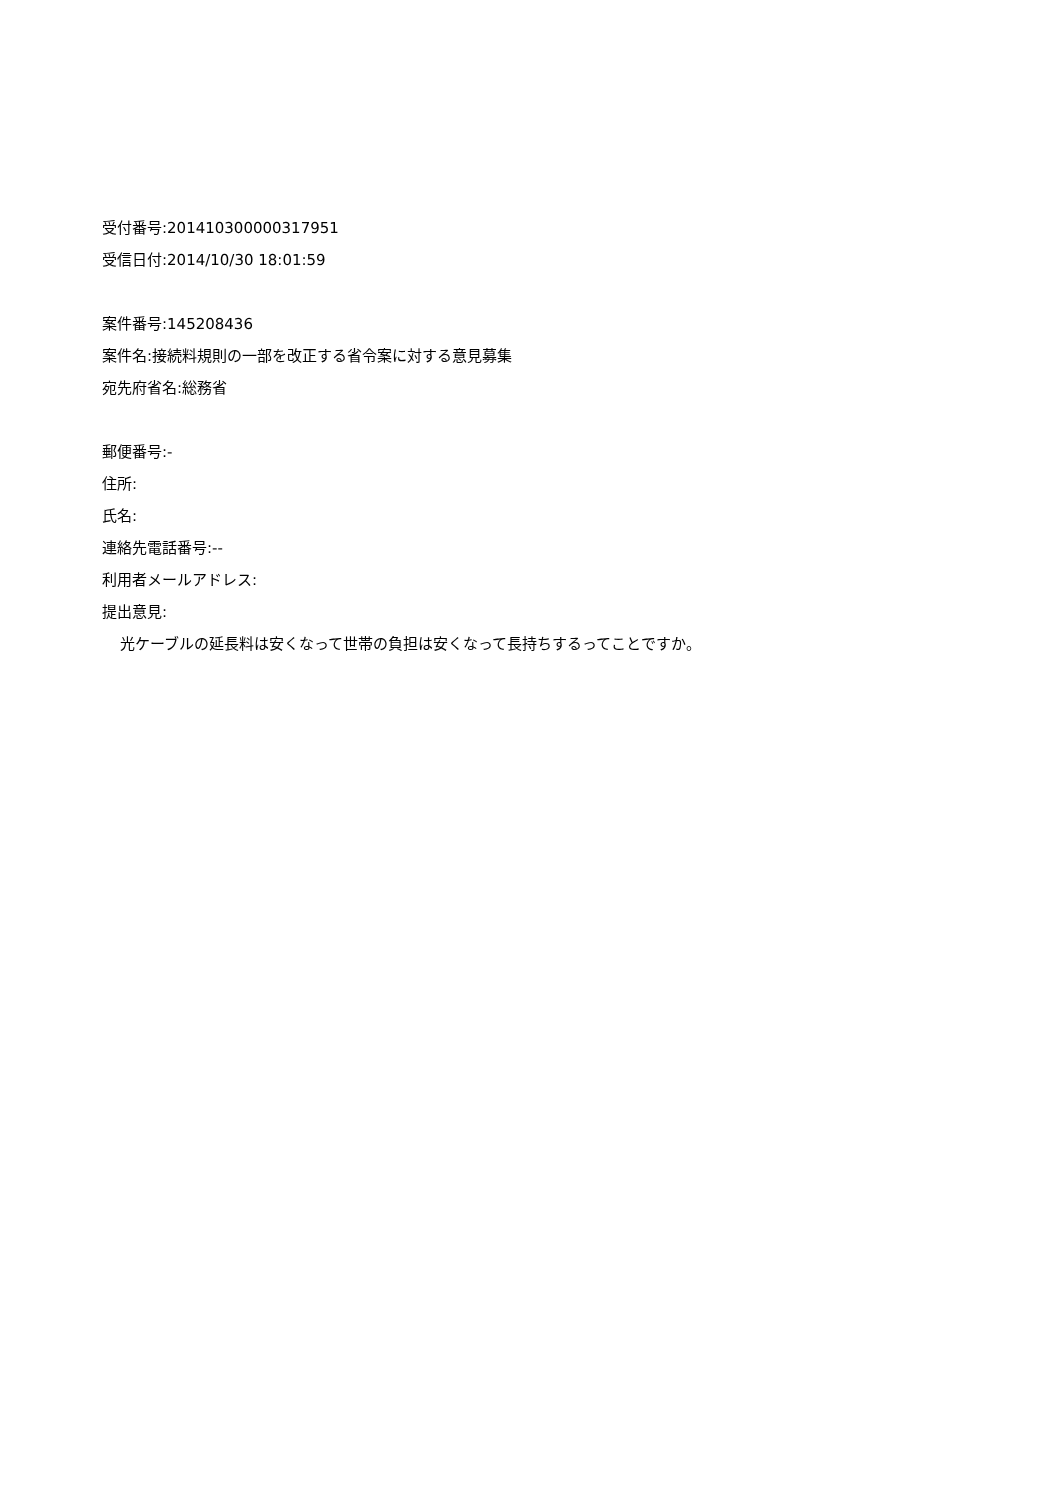受付番号:201410300000317951
受信日付:2014/10/30 18:01:59
案件番号:145208436
案件名:接続料規則の一部を改正する省令案に対する意見募集
宛先府省名:総務省
郵便番号:-
住所:
氏名:
連絡先電話番号:--
利用者メールアドレス:
提出意見:
光ケーブルの延長料は安くなって世帯の負担は安くなって長持ちするってことですか。